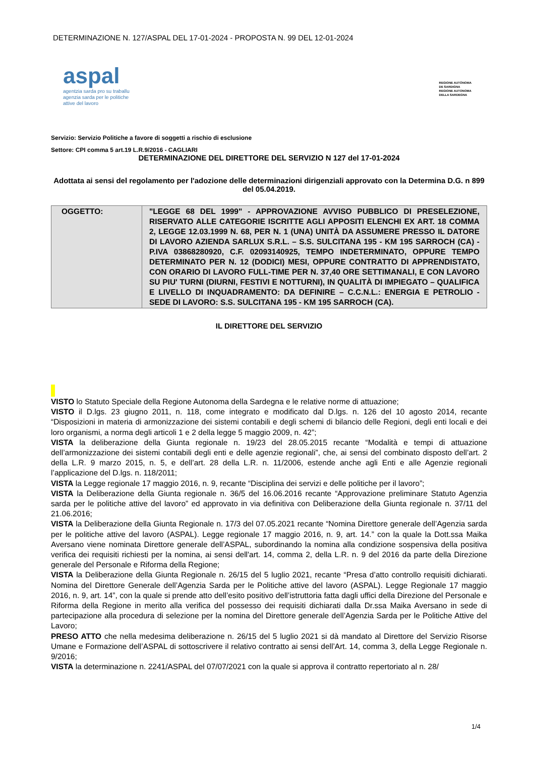DETERMINAZIONE N. 127/ASPAL DEL 17-01-2024 - PROPOSTA N. 99 DEL 12-01-2024
aspal
agentzia sarda pro su traballu
agenzia sarda per le politiche
attive del lavoro
REGIONE AUTÒNOMA
DE SARDIGNA
REGIONE AUTONOMA
DELLA SARDEGNA
Servizio: Servizio Politiche a favore di soggetti a rischio di esclusione
Settore: CPI comma 5 art.19 L.R.9/2016 - CAGLIARI
DETERMINAZIONE DEL DIRETTORE DEL SERVIZIO N 127 del 17-01-2024
Adottata ai sensi del regolamento per l'adozione delle determinazioni dirigenziali approvato con la Determina D.G. n 899 del 05.04.2019.
| OGGETTO: | "LEGGE 68 DEL 1999" - APPROVAZIONE AVVISO PUBBLICO DI PRESELEZIONE, RISERVATO ALLE CATEGORIE ISCRITTE AGLI APPOSITI ELENCHI EX ART. 18 COMMA 2, LEGGE 12.03.1999 N. 68, PER N. 1 (UNA) UNITÀ DA ASSUMERE PRESSO IL DATORE DI LAVORO AZIENDA SARLUX S.R.L. – S.S. SULCITANA 195 - KM 195 SARROCH (CA) - P.IVA 03868280920, C.F. 02093140925, TEMPO INDETERMINATO, OPPURE TEMPO DETERMINATO PER N. 12 (DODICI) MESI, OPPURE CONTRATTO DI APPRENDISTATO, CON ORARIO DI LAVORO FULL-TIME PER N. 37,40 ORE SETTIMANALI, E CON LAVORO SU PIU' TURNI (DIURNI, FESTIVI E NOTTURNI), IN QUALITÀ DI IMPIEGATO – QUALIFICA E LIVELLO DI INQUADRAMENTO: DA DEFINIRE – C.C.N.L.: ENERGIA E PETROLIO - SEDE DI LAVORO: S.S. SULCITANA 195 - KM 195 SARROCH (CA). |
IL DIRETTORE DEL SERVIZIO
VISTO lo Statuto Speciale della Regione Autonoma della Sardegna e le relative norme di attuazione;
VISTO il D.lgs. 23 giugno 2011, n. 118, come integrato e modificato dal D.lgs. n. 126 del 10 agosto 2014, recante “Disposizioni in materia di armonizzazione dei sistemi contabili e degli schemi di bilancio delle Regioni, degli enti locali e dei loro organismi, a norma degli articoli 1 e 2 della legge 5 maggio 2009, n. 42”;
VISTA la deliberazione della Giunta regionale n. 19/23 del 28.05.2015 recante “Modalità e tempi di attuazione dell’armonizzazione dei sistemi contabili degli enti e delle agenzie regionali”, che, ai sensi del combinato disposto dell’art. 2 della L.R. 9 marzo 2015, n. 5, e dell’art. 28 della L.R. n. 11/2006, estende anche agli Enti e alle Agenzie regionali l’applicazione del D.lgs. n. 118/2011;
VISTA la Legge regionale 17 maggio 2016, n. 9, recante “Disciplina dei servizi e delle politiche per il lavoro”;
VISTA la Deliberazione della Giunta regionale n. 36/5 del 16.06.2016 recante “Approvazione preliminare Statuto Agenzia sarda per le politiche attive del lavoro” ed approvato in via definitiva con Deliberazione della Giunta regionale n. 37/11 del 21.06.2016;
VISTA la Deliberazione della Giunta Regionale n. 17/3 del 07.05.2021 recante “Nomina Direttore generale dell’Agenzia sarda per le politiche attive del lavoro (ASPAL). Legge regionale 17 maggio 2016, n. 9, art. 14.” con la quale la Dott.ssa Maika Aversano viene nominata Direttore generale dell’ASPAL, subordinando la nomina alla condizione sospensiva della positiva verifica dei requisiti richiesti per la nomina, ai sensi dell'art. 14, comma 2, della L.R. n. 9 del 2016 da parte della Direzione generale del Personale e Riforma della Regione;
VISTA la Deliberazione della Giunta Regionale n. 26/15 del 5 luglio 2021, recante “Presa d’atto controllo requisiti dichiarati. Nomina del Direttore Generale dell’Agenzia Sarda per le Politiche attive del lavoro (ASPAL). Legge Regionale 17 maggio 2016, n. 9, art. 14”, con la quale si prende atto dell’esito positivo dell’istruttoria fatta dagli uffici della Direzione del Personale e Riforma della Regione in merito alla verifica del possesso dei requisiti dichiarati dalla Dr.ssa Maika Aversano in sede di partecipazione alla procedura di selezione per la nomina del Direttore generale dell’Agenzia Sarda per le Politiche Attive del Lavoro;
PRESO ATTO che nella medesima deliberazione n. 26/15 del 5 luglio 2021 si dà mandato al Direttore del Servizio Risorse Umane e Formazione dell’ASPAL di sottoscrivere il relativo contratto ai sensi dell’Art. 14, comma 3, della Legge Regionale n. 9/2016;
VISTA la determinazione n. 2241/ASPAL del 07/07/2021 con la quale si approva il contratto repertoriato al n. 28/
1/4